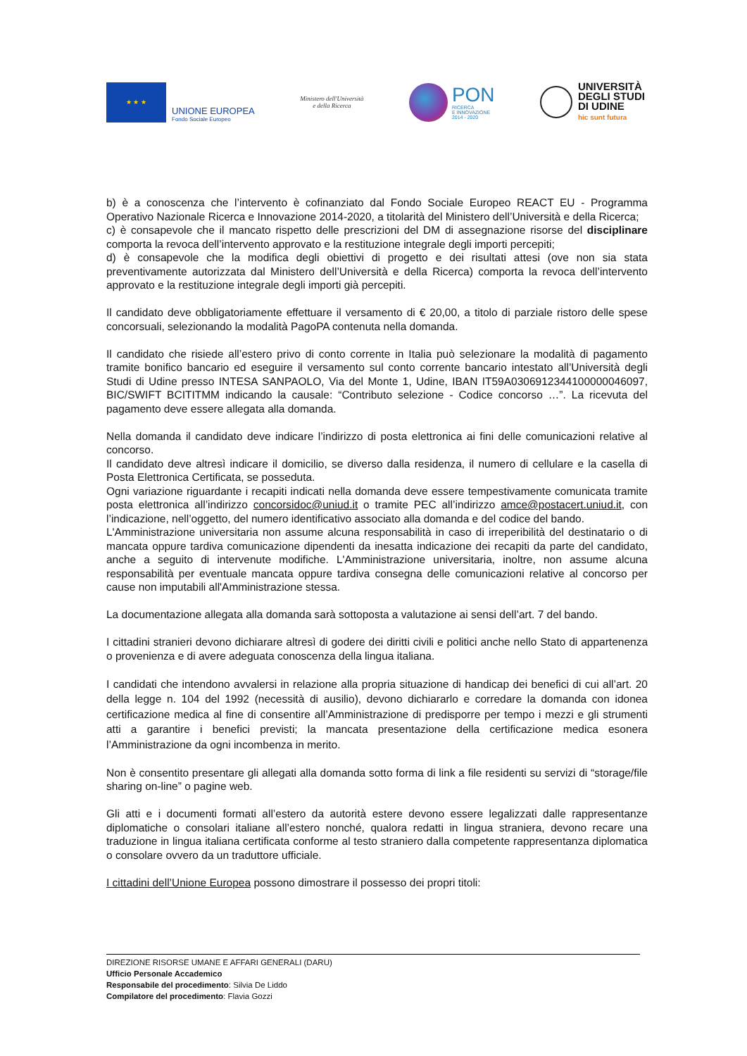★ ★ ★
UNIONE EUROPEA
Fondo Sociale Europeo
Ministero dell'Università
e della Ricerca
PON
RICERCA
E INNOVAZIONE
2014 - 2020
UNIVERSITÀ
DEGLI STUDI
DI UDINE
hic sunt futura
b) è a conoscenza che l’intervento è cofinanziato dal Fondo Sociale Europeo REACT EU - Programma Operativo Nazionale Ricerca e Innovazione 2014-2020, a titolarità del Ministero dell’Università e della Ricerca;
c) è consapevole che il mancato rispetto delle prescrizioni del DM di assegnazione risorse del disciplinare comporta la revoca dell’intervento approvato e la restituzione integrale degli importi percepiti;
d) è consapevole che la modifica degli obiettivi di progetto e dei risultati attesi (ove non sia stata preventivamente autorizzata dal Ministero dell’Università e della Ricerca) comporta la revoca dell’intervento approvato e la restituzione integrale degli importi già percepiti.
Il candidato deve obbligatoriamente effettuare il versamento di € 20,00, a titolo di parziale ristoro delle spese concorsuali, selezionando la modalità PagoPA contenuta nella domanda.
Il candidato che risiede all’estero privo di conto corrente in Italia può selezionare la modalità di pagamento tramite bonifico bancario ed eseguire il versamento sul conto corrente bancario intestato all’Università degli Studi di Udine presso INTESA SANPAOLO, Via del Monte 1, Udine, IBAN IT59A0306912344100000046097, BIC/SWIFT BCITITMM indicando la causale: “Contributo selezione - Codice concorso …”. La ricevuta del pagamento deve essere allegata alla domanda.
Nella domanda il candidato deve indicare l’indirizzo di posta elettronica ai fini delle comunicazioni relative al concorso.
Il candidato deve altresì indicare il domicilio, se diverso dalla residenza, il numero di cellulare e la casella di Posta Elettronica Certificata, se posseduta.
Ogni variazione riguardante i recapiti indicati nella domanda deve essere tempestivamente comunicata tramite posta elettronica all’indirizzo concorsidoc@uniud.it o tramite PEC all’indirizzo amce@postacert.uniud.it, con l’indicazione, nell’oggetto, del numero identificativo associato alla domanda e del codice del bando.
L'Amministrazione universitaria non assume alcuna responsabilità in caso di irreperibilità del destinatario o di mancata oppure tardiva comunicazione dipendenti da inesatta indicazione dei recapiti da parte del candidato, anche a seguito di intervenute modifiche. L'Amministrazione universitaria, inoltre, non assume alcuna responsabilità per eventuale mancata oppure tardiva consegna delle comunicazioni relative al concorso per cause non imputabili all'Amministrazione stessa.
La documentazione allegata alla domanda sarà sottoposta a valutazione ai sensi dell’art. 7 del bando.
I cittadini stranieri devono dichiarare altresì di godere dei diritti civili e politici anche nello Stato di appartenenza o provenienza e di avere adeguata conoscenza della lingua italiana.
I candidati che intendono avvalersi in relazione alla propria situazione di handicap dei benefici di cui all’art. 20 della legge n. 104 del 1992 (necessità di ausilio), devono dichiararlo e corredare la domanda con idonea certificazione medica al fine di consentire all’Amministrazione di predisporre per tempo i mezzi e gli strumenti atti a garantire i benefici previsti; la mancata presentazione della certificazione medica esonera l’Amministrazione da ogni incombenza in merito.
Non è consentito presentare gli allegati alla domanda sotto forma di link a file residenti su servizi di “storage/file sharing on-line” o pagine web.
Gli atti e i documenti formati all’estero da autorità estere devono essere legalizzati dalle rappresentanze diplomatiche o consolari italiane all’estero nonché, qualora redatti in lingua straniera, devono recare una traduzione in lingua italiana certificata conforme al testo straniero dalla competente rappresentanza diplomatica o consolare ovvero da un traduttore ufficiale.
I cittadini dell’Unione Europea possono dimostrare il possesso dei propri titoli:
DIREZIONE RISORSE UMANE E AFFARI GENERALI (DARU)
Ufficio Personale Accademico
Responsabile del procedimento: Silvia De Liddo
Compilatore del procedimento: Flavia Gozzi